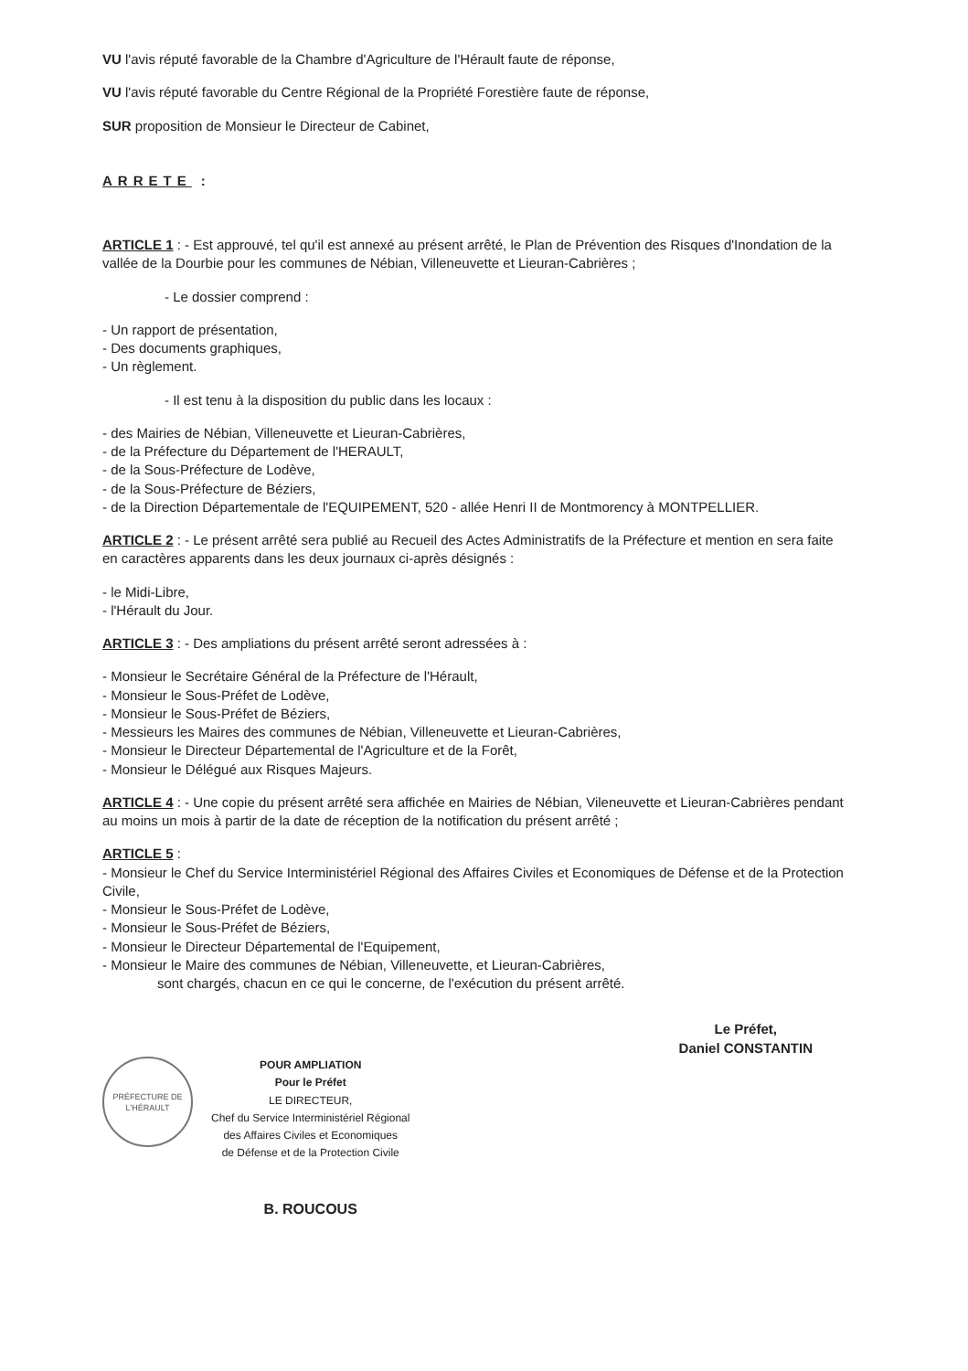VU l'avis réputé favorable de la Chambre d'Agriculture de l'Hérault faute de réponse,
VU l'avis réputé favorable du Centre Régional de la Propriété Forestière faute de réponse,
SUR proposition de Monsieur le Directeur de Cabinet,
ARRETE :
ARTICLE 1 : - Est approuvé, tel qu'il est annexé au présent arrêté, le Plan de Prévention des Risques d'Inondation de la vallée de la Dourbie pour les communes de Nébian, Villeneuvette et Lieuran-Cabrières ;
- Le dossier comprend :
- Un rapport de présentation,
- Des documents graphiques,
- Un règlement.
- Il est tenu à la disposition du public dans les locaux :
- des Mairies de Nébian, Villeneuvette et Lieuran-Cabrières,
- de la Préfecture du Département de l'HERAULT,
- de la Sous-Préfecture de Lodève,
- de la Sous-Préfecture de Béziers,
- de la Direction Départementale de l'EQUIPEMENT, 520 - allée Henri II de Montmorency à MONTPELLIER.
ARTICLE 2 : - Le présent arrêté sera publié au Recueil des Actes Administratifs de la Préfecture et mention en sera faite en caractères apparents dans les deux journaux ci-après désignés :
- le Midi-Libre,
- l'Hérault du Jour.
ARTICLE 3 : - Des ampliations du présent arrêté seront adressées à :
- Monsieur le Secrétaire Général de la Préfecture de l'Hérault,
- Monsieur le Sous-Préfet de Lodève,
- Monsieur le Sous-Préfet de Béziers,
- Messieurs les Maires des communes de Nébian, Villeneuvette et Lieuran-Cabrières,
- Monsieur le Directeur Départemental de l'Agriculture et de la Forêt,
- Monsieur le Délégué aux Risques Majeurs.
ARTICLE 4 : - Une copie du présent arrêté sera affichée en Mairies de Nébian, Vileneuvette et Lieuran-Cabrières pendant au moins un mois à partir de la date de réception de la notification du présent arrêté ;
ARTICLE 5 :
- Monsieur le Chef du Service Interministériel Régional des Affaires Civiles et Economiques de Défense et de la Protection Civile,
- Monsieur le Sous-Préfet de Lodève,
- Monsieur le Sous-Préfet de Béziers,
- Monsieur le Directeur Départemental de l'Equipement,
- Monsieur le Maire des communes de Nébian, Villeneuvette, et Lieuran-Cabrières,
sont chargés, chacun en ce qui le concerne, de l'exécution du présent arrêté.
PRÉFECTURE DE L'HÉRAULT
POUR AMPLIATION
Pour le Préfet
LE DIRECTEUR,
Chef du Service Interministériel Régional
des Affaires Civiles et Economiques
de Défense et de la Protection Civile
B. ROUCOUS
Le Préfet,
Daniel CONSTANTIN